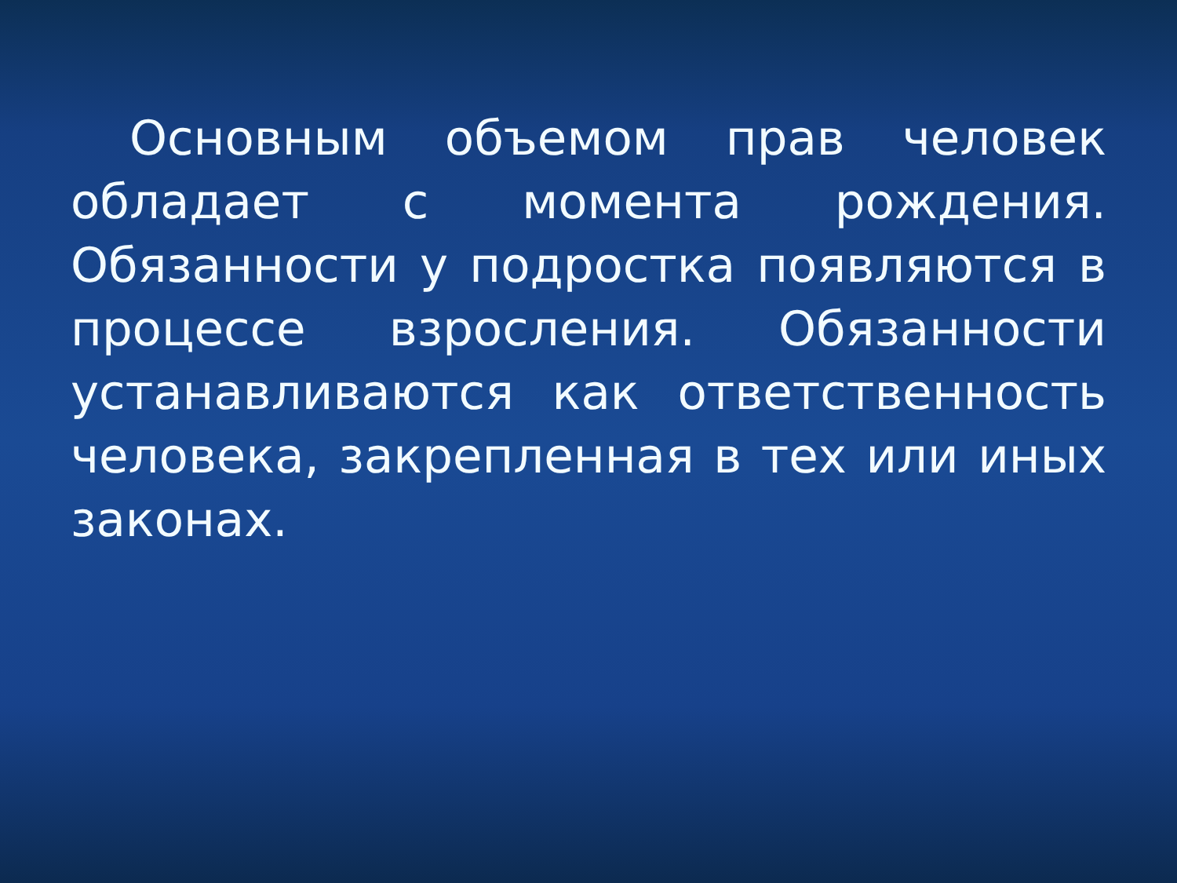Основным объемом прав человек обладает с момента рождения. Обязанности у подростка появляются в процессе взросления. Обязанности устанавливаются как ответственность человека, закрепленная в тех или иных законах.